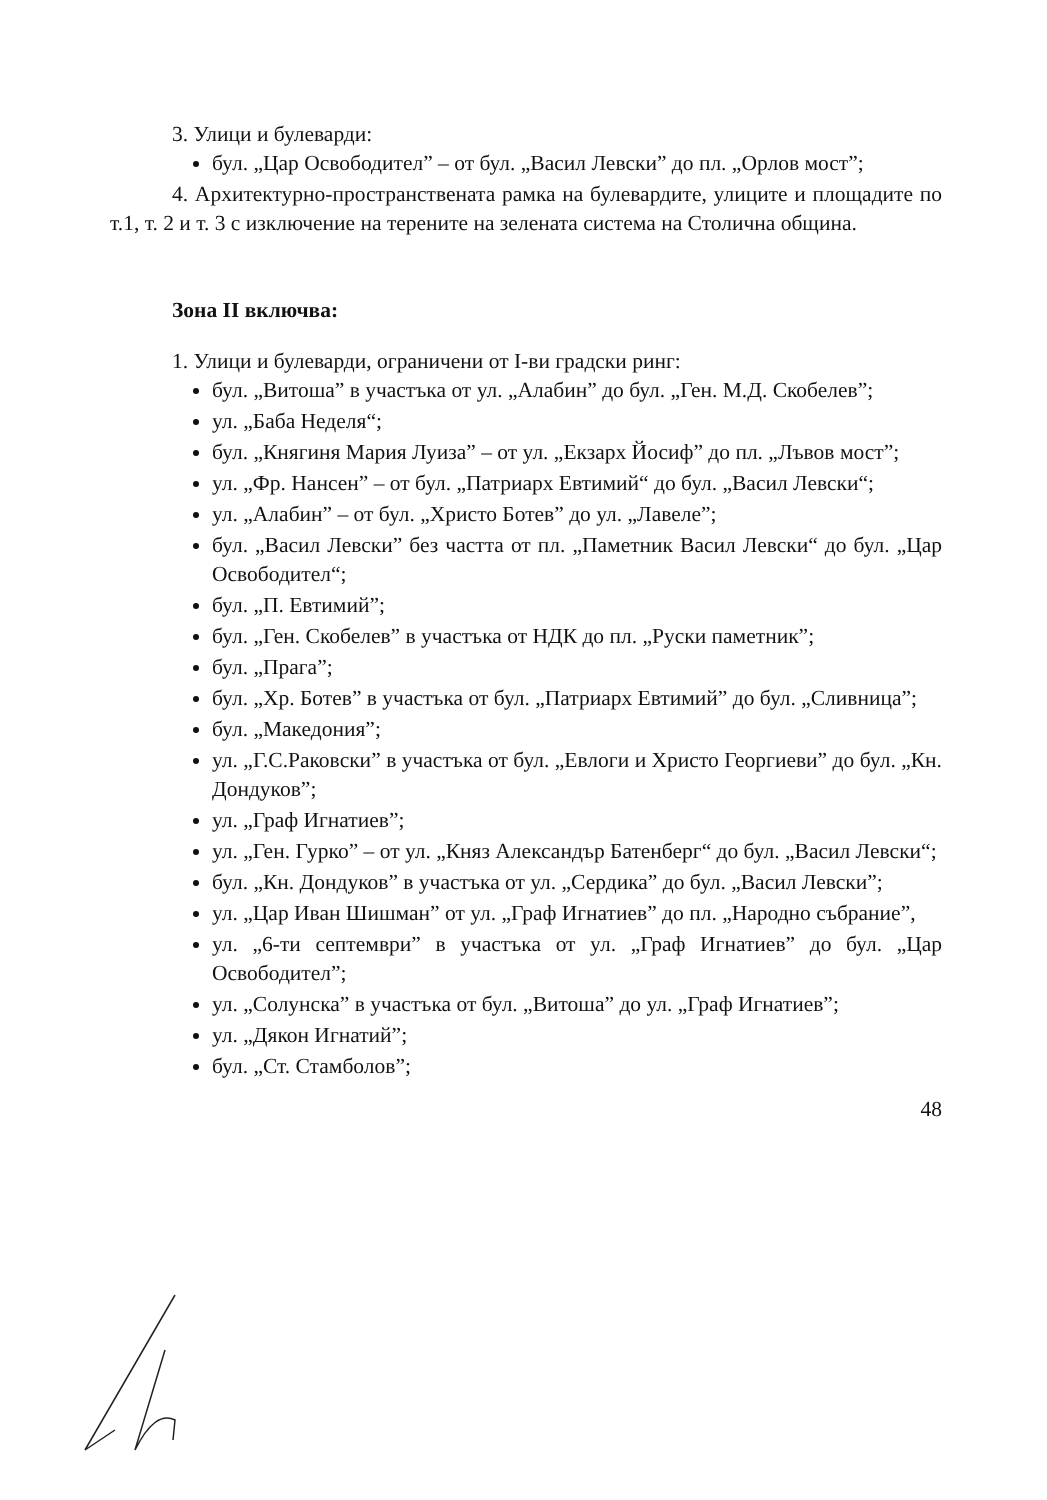3. Улици и булеварди:
бул. „Цар Освободител” – от бул. „Васил Левски” до пл. „Орлов мост”;
4. Архитектурно-пространствената рамка на булевардите, улиците и площадите по т.1, т. 2 и т. 3 с изключение на терените на зелената система на Столична община.
Зона II включва:
1. Улици и булеварди, ограничени от I-ви градски ринг:
бул. „Витоша” в участъка от ул. „Алабин” до бул. „Ген. М.Д. Скобелев”;
ул. „Баба Неделя“;
бул. „Княгиня Мария Луиза” – от ул. „Екзарх Йосиф” до пл. „Лъвов мост”;
ул. „Фр. Нансен” – от бул. „Патриарх Евтимий“ до бул. „Васил Левски“;
ул. „Алабин” – от бул. „Христо Ботев” до ул. „Лавеле”;
бул. „Васил Левски” без частта от пл. „Паметник Васил Левски“ до бул. „Цар Освободител“;
бул. „П. Евтимий”;
бул. „Ген. Скобелев” в участъка от НДК до пл. „Руски паметник”;
бул. „Прага”;
бул. „Хр. Ботев” в участъка от бул. „Патриарх Евтимий” до бул. „Сливница”;
бул. „Македония”;
ул. „Г.С.Раковски” в участъка от бул. „Евлоги и Христо Георгиеви” до бул. „Кн. Дондуков”;
ул. „Граф Игнатиев”;
ул. „Ген. Гурко” – от ул. „Княз Александър Батенберг“ до бул. „Васил Левски“;
бул. „Кн. Дондуков” в участъка от ул. „Сердика” до бул. „Васил Левски”;
ул. „Цар Иван Шишман” от ул. „Граф Игнатиев” до пл. „Народно събрание”,
ул. „6-ти септември” в участъка от ул. „Граф Игнатиев” до бул. „Цар Освободител”;
ул. „Солунска” в участъка от бул. „Витоша” до ул. „Граф Игнатиев”;
ул. „Дякон Игнатий”;
бул. „Ст. Стамболов”;
48